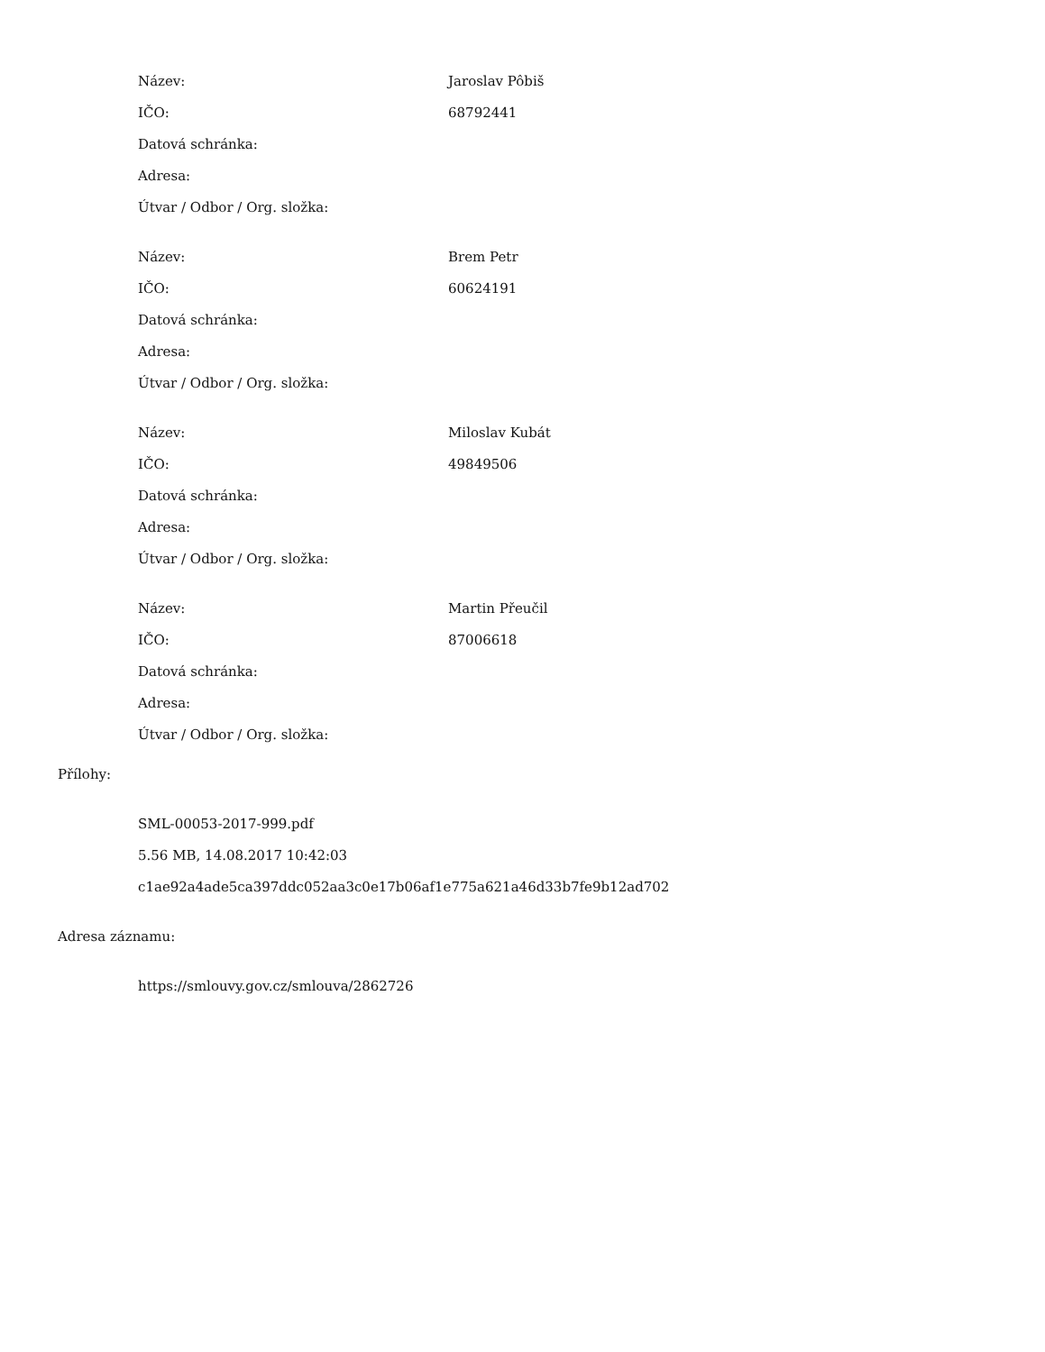| Název: | Jaroslav Pôbiš |
| IČO: | 68792441 |
| Datová schránka: | |
| Adresa: | |
| Útvar / Odbor / Org. složka: | |
| Název: | Brem Petr |
| IČO: | 60624191 |
| Datová schránka: | |
| Adresa: | |
| Útvar / Odbor / Org. složka: | |
| Název: | Miloslav Kubát |
| IČO: | 49849506 |
| Datová schránka: | |
| Adresa: | |
| Útvar / Odbor / Org. složka: | |
| Název: | Martin Přeučil |
| IČO: | 87006618 |
| Datová schránka: | |
| Adresa: | |
| Útvar / Odbor / Org. složka: | |
Přílohy:
SML-00053-2017-999.pdf
5.56 MB, 14.08.2017 10:42:03
c1ae92a4ade5ca397ddc052aa3c0e17b06af1e775a621a46d33b7fe9b12ad702
Adresa záznamu:
https://smlouvy.gov.cz/smlouva/2862726